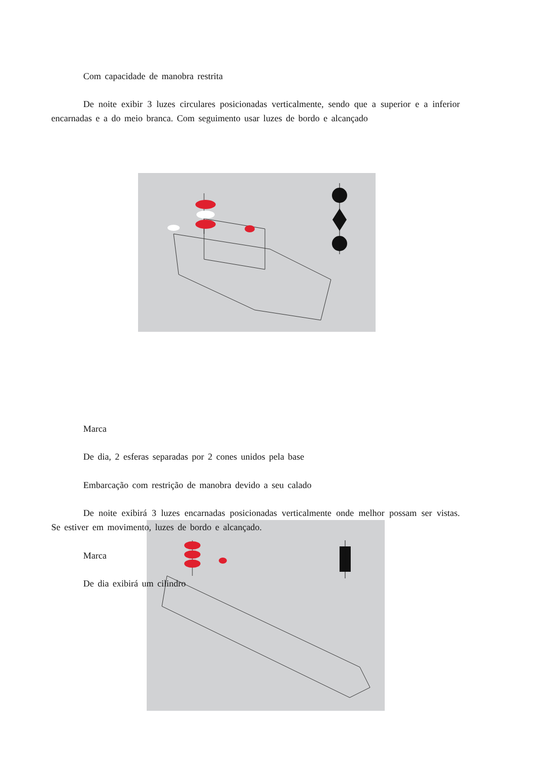Com capacidade de manobra restrita
De noite exibir 3 luzes circulares posicionadas verticalmente, sendo que a superior e a inferior encarnadas e a do meio branca. Com seguimento usar luzes de bordo e alcançado
Marca
De dia, 2 esferas separadas por 2 cones unidos pela base
Embarcação com restrição de manobra devido a seu calado
De noite exibirá 3 luzes encarnadas posicionadas verticalmente onde melhor possam ser vistas. Se estiver em movimento, luzes de bordo e alcançado.
Marca
De dia exibirá um cilindro